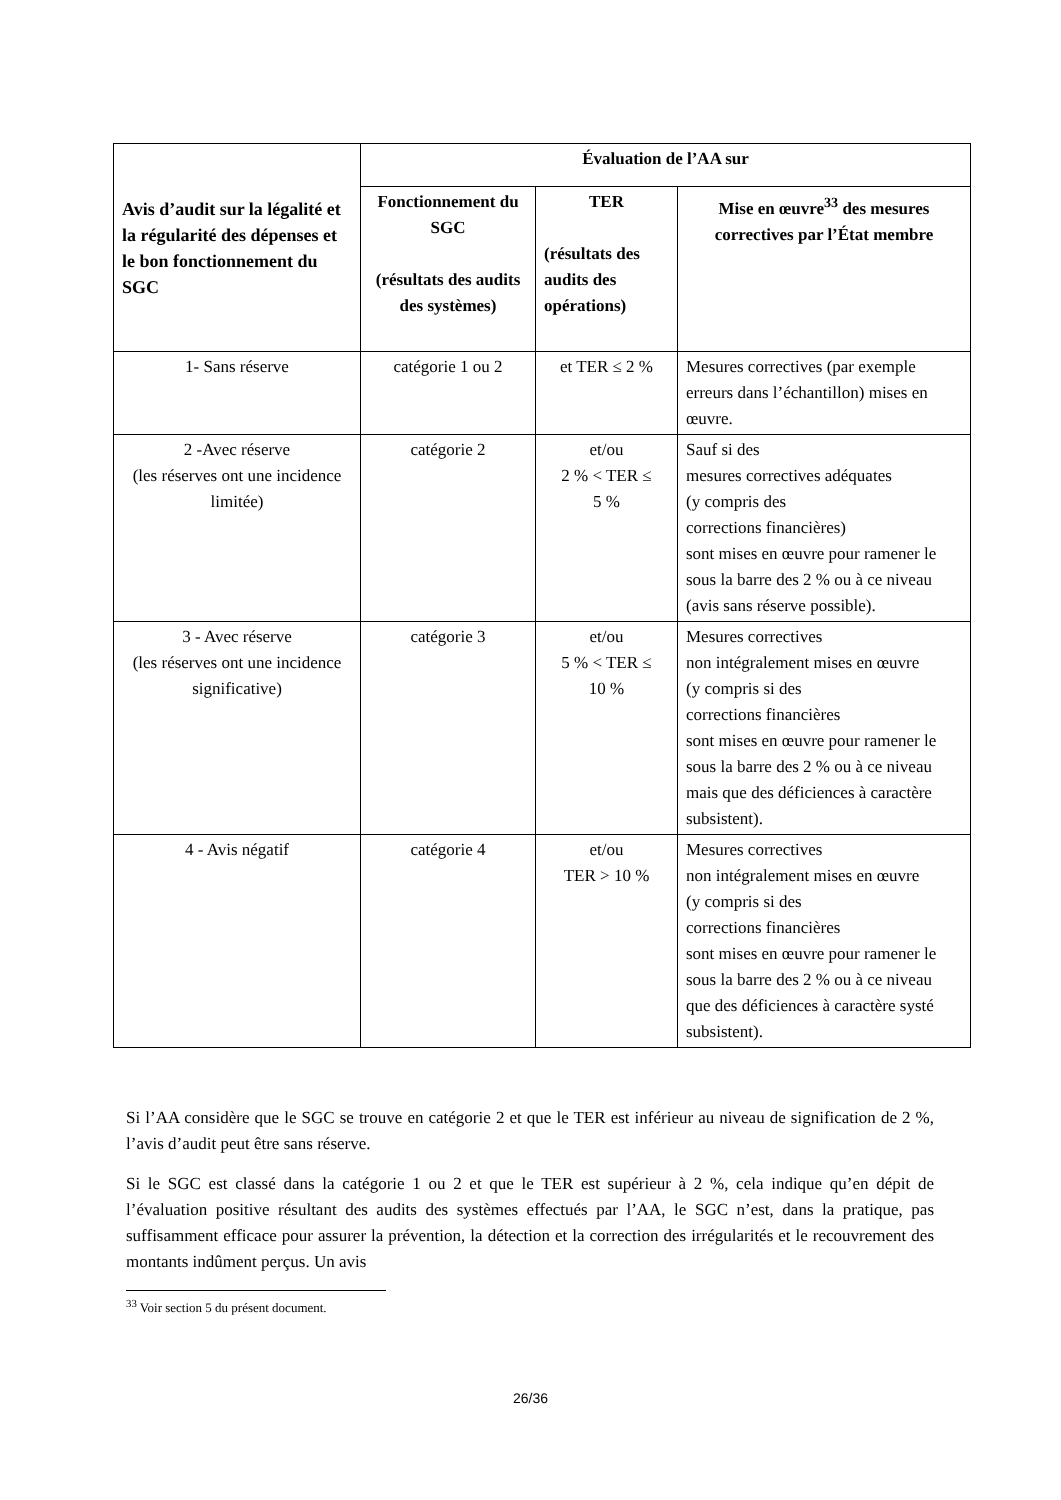| Avis d’audit sur la légalité et la régularité des dépenses et le bon fonctionnement du SGC | Évaluation de l’AA sur | | |
| --- | --- | --- | --- |
| | Fonctionnement du SGC (résultats des audits des systèmes) | TER (résultats des audits des opérations) | Mise en œuvre<sup>33</sup> des mesures correctives par l’État membre |
| 1- Sans réserve | catégorie 1 ou 2 | et TER ≤ 2 % | Mesures correctives (par exemple erreurs dans l’échantillon) mises en œuvre. |
| 2 -Avec réserve (les réserves ont une incidence limitée) | catégorie 2 | et/ou 2 % < TER ≤ 5 % | Sauf si des mesures correctives adéquates (y compris des corrections financières) sont mises en œuvre pour ramener le sous la barre des 2 % ou à ce niveau (avis sans réserve possible). |
| 3 - Avec réserve (les réserves ont une incidence significative) | catégorie 3 | et/ou 5 % < TER ≤ 10 % | Mesures correctives non intégralement mises en œuvre (y compris si des corrections financières sont mises en œuvre pour ramener le sous la barre des 2 % ou à ce niveau mais que des déficiences à caractère subsistent). |
| 4 - Avis négatif | catégorie 4 | et/ou TER > 10 % | Mesures correctives non intégralement mises en œuvre (y compris si des corrections financières sont mises en œuvre pour ramener le sous la barre des 2 % ou à ce niveau que des déficiences à caractère systé subsistent). |
Si l’AA considère que le SGC se trouve en catégorie 2 et que le TER est inférieur au niveau de signification de 2 %, l’avis d’audit peut être sans réserve.
Si le SGC est classé dans la catégorie 1 ou 2 et que le TER est supérieur à 2 %, cela indique qu’en dépit de l’évaluation positive résultant des audits des systèmes effectués par l’AA, le SGC n’est, dans la pratique, pas suffisamment efficace pour assurer la prévention, la détection et la correction des irrégularités et le recouvrement des montants indûment perçus. Un avis
<sup>33</sup> Voir section 5 du présent document.
26/36